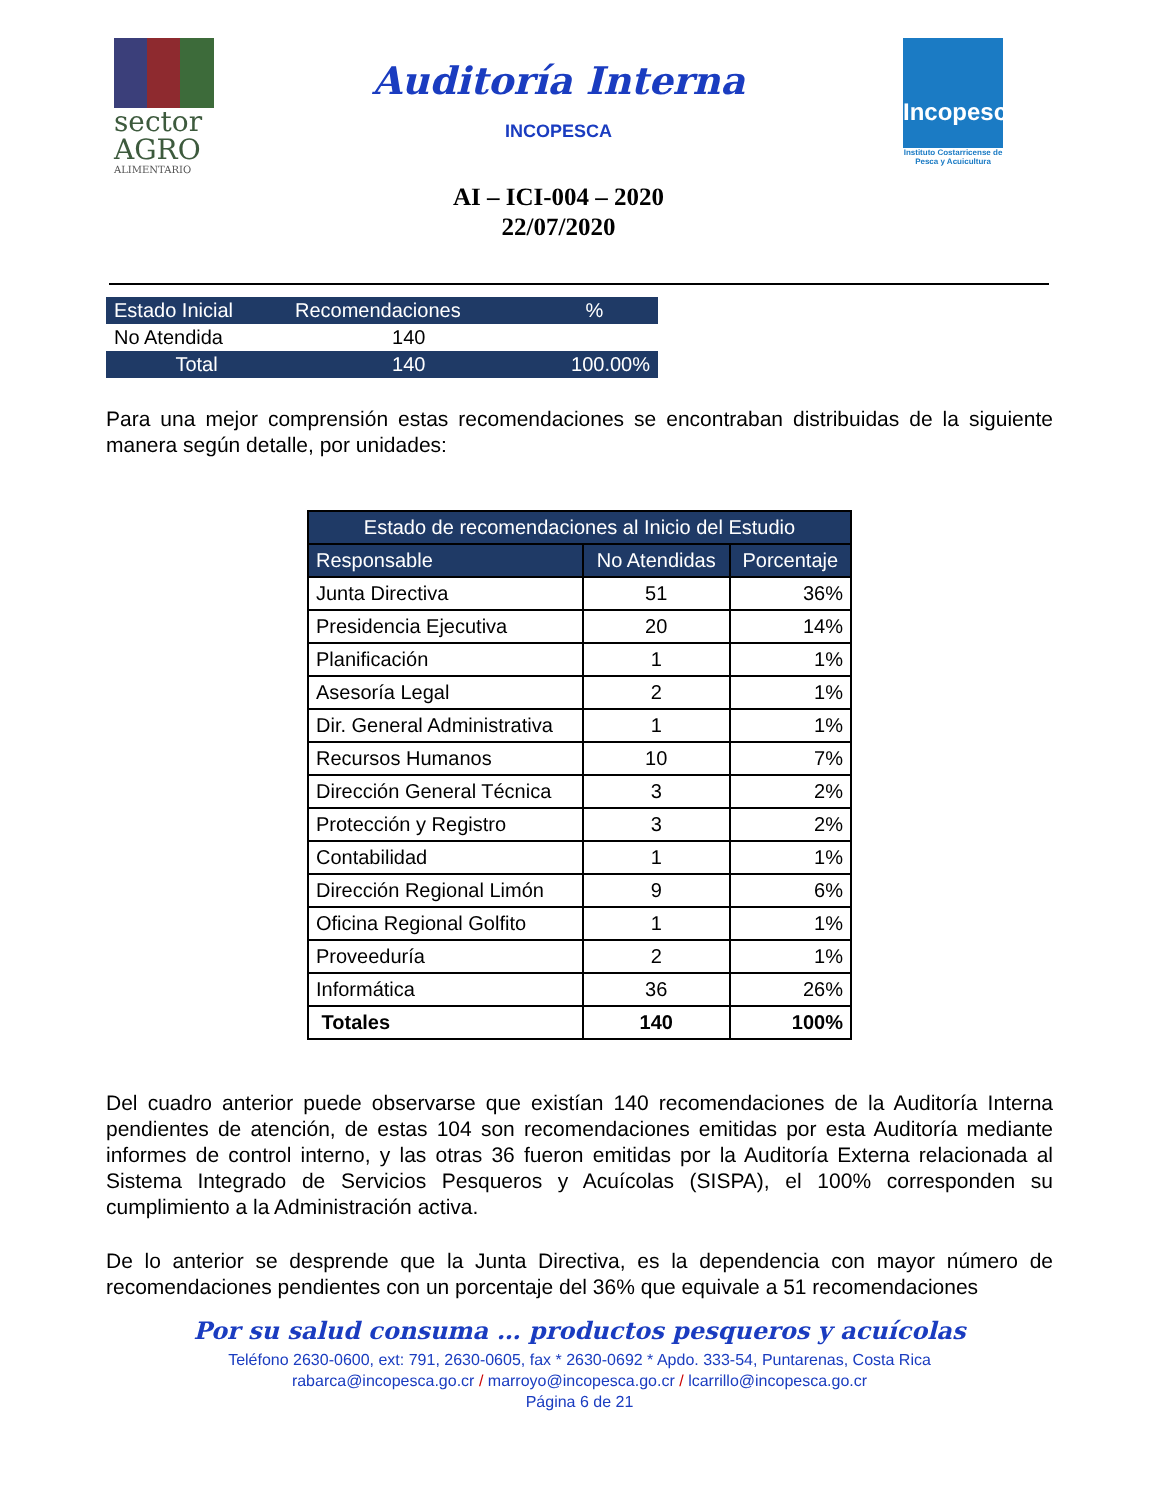sector AGRO
ALIMENTARIO
Auditoría Interna
INCOPESCA
AI – ICI-004 – 2020
22/07/2020
Incopesca
Instituto Costarricense de Pesca y Acuicultura
| Estado Inicial | Recomendaciones | % |
| No Atendida | 140 | |
| Total | 140 | 100.00% |
Para una mejor comprensión estas recomendaciones se encontraban distribuidas de la siguiente manera según detalle, por unidades:
| Estado de recomendaciones al Inicio del Estudio | | |
| --- | --- | --- |
| Responsable | No Atendidas | Porcentaje |
| Junta Directiva | 51 | 36% |
| Presidencia Ejecutiva | 20 | 14% |
| Planificación | 1 | 1% |
| Asesoría Legal | 2 | 1% |
| Dir. General Administrativa | 1 | 1% |
| Recursos Humanos | 10 | 7% |
| Dirección General Técnica | 3 | 2% |
| Protección y Registro | 3 | 2% |
| Contabilidad | 1 | 1% |
| Dirección Regional Limón | 9 | 6% |
| Oficina Regional Golfito | 1 | 1% |
| Proveeduría | 2 | 1% |
| Informática | 36 | 26% |
| Totales | 140 | 100% |
Del cuadro anterior puede observarse que existían 140 recomendaciones de la Auditoría Interna pendientes de atención, de estas 104 son recomendaciones emitidas por esta Auditoría mediante informes de control interno, y las otras 36 fueron emitidas por la Auditoría Externa relacionada al Sistema Integrado de Servicios Pesqueros y Acuícolas (SISPA), el 100% corresponden su cumplimiento a la Administración activa.
De lo anterior se desprende que la Junta Directiva, es la dependencia con mayor número de recomendaciones pendientes con un porcentaje del 36% que equivale a 51 recomendaciones
Por su salud consuma … productos pesqueros y acuícolas
Teléfono 2630-0600, ext: 791, 2630-0605, fax * 2630-0692 * Apdo. 333-54, Puntarenas, Costa Rica
rabarca@incopesca.go.cr / marroyo@incopesca.go.cr / lcarrillo@incopesca.go.cr
Página 6 de 21